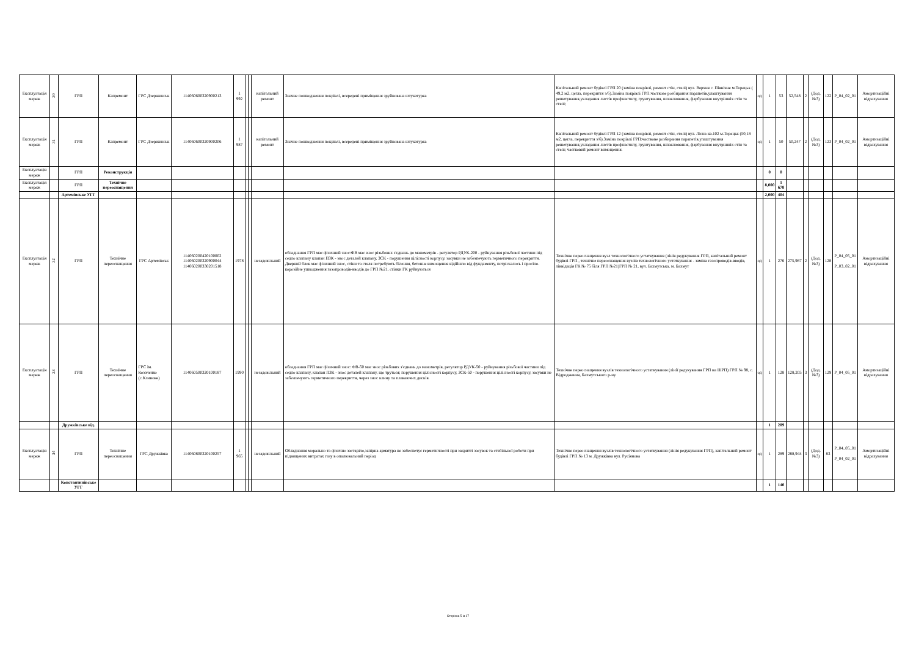| Експлуатація мереж | 30 | ГРП | Капремонт | ГРС Дзержинськ | 114060600320900213 | 1 992 | | | капітальний ремонт | Значне пошкодження покрівлі, всередені приміщення зруйнована штукатурка | Капітальний ремонт будівлі ГРП 20 (заміна покрівлі, ремонт стін, стелі) вул. Верхня с. Північне м.Торецьк ( 49,2 м2, цегла, перекриття з/б).Заміна покрівлі ГРП:часткове розбирання парапетів,улаштування решетування,укладання листів профнастилу, грунтування, шпаклювання, фарбування внутрішніх стін та стелі; | од | 1 | 53 | 52,548 | 2 | (Дод. №3) | 122 | P_04_02_01 | Амортизаційні відрахування |
| Експлуатація мереж | 31 | ГРП | Капремонт | ГРС Дзержинськ | 114060600320900206 | 1 987 | | | капітальний ремонт | Значне пошкодження покрівлі, всередені приміщення зруйнована штукатурка | Капітальний ремонт будівлі ГРП 12 (заміна покрівлі, ремонт стін, стелі) вул. Лісна кв.102 м.Торецьк (50,18 м2, цегла, перекриття з/б).Заміна покрівлі ГРП:часткове розбирання парапетів,улаштування решетування,укладання листів профнастилу, грунтування, шпаклювання, фарбування внутрішніх стін та стелі; частковий ремонт вимощення. | од | 1 | 50 | 50,247 | 2 | (Дод. №3) | 123 | P_04_02_01 | Амортизаційні відрахування |
| Експлуатація мереж | | ГРП | Реконструкція | | | | | | | | | | 0 | 0 | | | | | | |
| Експлуатація мереж | | ГРП | Технічне переоснащення | | | | | | | | | | 8,000 | 1 678 | | | | | | |
| | | Артемівське УГГ | | | | | | | | | | | 2,000 | 404 | | | | | | |
| Експлуатація мереж | 32 | ГРП | Технічне переоснащення | ГРС Артемівськ | 114060200420100002 114060200320900044 114060200330201518 | 1978 | | | незадовільний | обладнання ГРП має фізичний знос:ФВ має знос різьбових з'єднань до манометрів - регулятор РДУК-200 - руйнування різьбової частини під седло клапану клапан ПЗК - знос деталей клапану, ЗСК - порушення цілісності корпусу, засувки не забезпечують герметичного перекриття. Дверний блок має фізичний знос, стіни та стеля потребують білення, бетонне вимощення відійшло від фундаменту, потріскалось і просіло. корозійне ушкодження газопроводів-вводів до ГРП №21, стінки ГК руйнуються | Технічне переоснащення вузл технологічного устаткування (лінія редукування ГРП, капітальний ремонт будівлі ГРП , технічне переоснащення вузлів технологічного устаткування - заміна газопроводів-вводів, ліквідація ГК № 75 біля ГРП №21)ГРП № 21, вул. Бахмутська, м. Бахмут | од | 1 | 276 | 275,987 | 2 | (Дод. №3) | 128 | P_04_05_01 P_03_02_01 | Амортизаційні відрахування |
| Експлуатація мереж | 33 | ГРП | Технічне переоснащення | ГРС ім. Козаченко (с.Клинове) | 114060500320100187 | 1990 | | | незадовільний | обладнання ГРП має фізичний знос: ФВ-50 має знос різьбових з'єднань до манометрів, регулятор РДУК-50 - руйнування різьбової частини під седло клапану, клапан ПЗК - знос деталей клапану, що труться; порушення цілісності корпусу, ЗСК-50 - порушення цілісності корпусу, засувки не забезпечують герметичного перекриття, через знос клину та плаваючих дисків. | Технічне переоснащення вузлів технологічного устаткування (лінії редукування ГРП на ШРП) ГРП № 98, с. Відродження, Бахмутського р-ну | од | 1 | 128 | 128,205 | 3 | (Дод. №3) | 129 | P_04_05_01 | Амортизаційні відрахування |
| | | Дружківське від. | | | | | | | | | | | 1 | 289 | | | | | | |
| Експлуатація мереж | 34 | ГРП | Технічне переоснащення | ГРС Дружківка | 114060800320100257 | 1 965 | | | незадовільний | Обладнання морально та фізично застаріло,запірна арматура не забеспечує герметичності при закритті засувок та стабільної роботи при підвищених витратах газу в опалювальний період | Технічне переоснащення вузлів технологічного устаткування (лінія редукування ГРП), капітальний ремонт будівлі ГРП № 13 м. Дружківка вул. Русіянова | од | 1 | 289 | 288,944 | 3 | (Дод. №3) | 83 | P_04_05_01 P_04_02_01 | Амортизаційні відрахування |
| | | Константинівське УГГ | | | | | | | | | | | 1 | 140 | | | | | | |
Сторінка 5 із 17